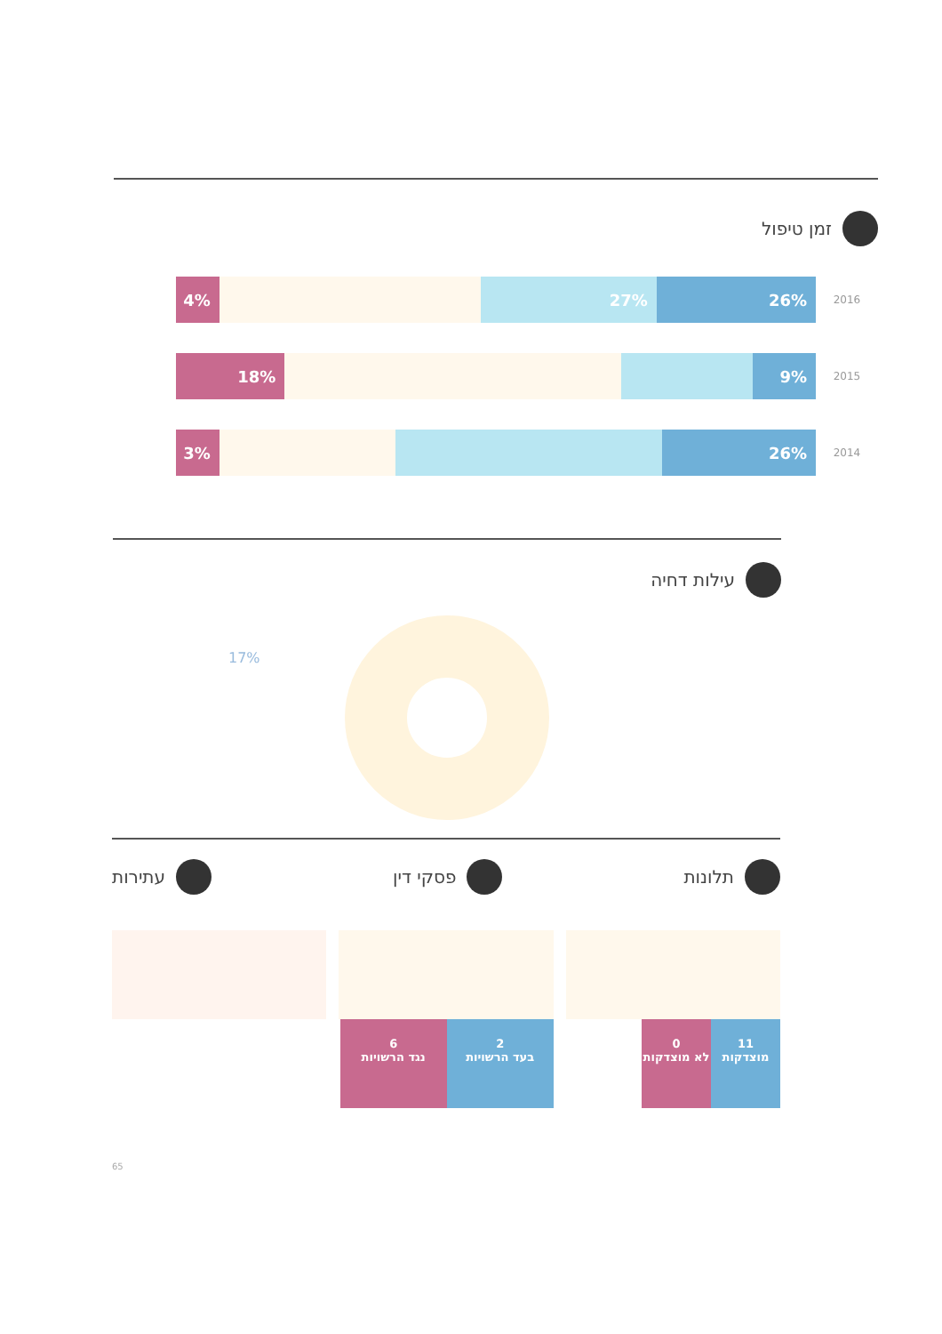זמן טיפול
2016
26% 27% 4%
2015
9% 18%
2014
26% 3%
עילות דחיה
17%
תלונות פסקי דין עתירות
11
מוצדקות 0
לא מוצדקות
2
בעד הרשויות 6
נגד הרשויות
65